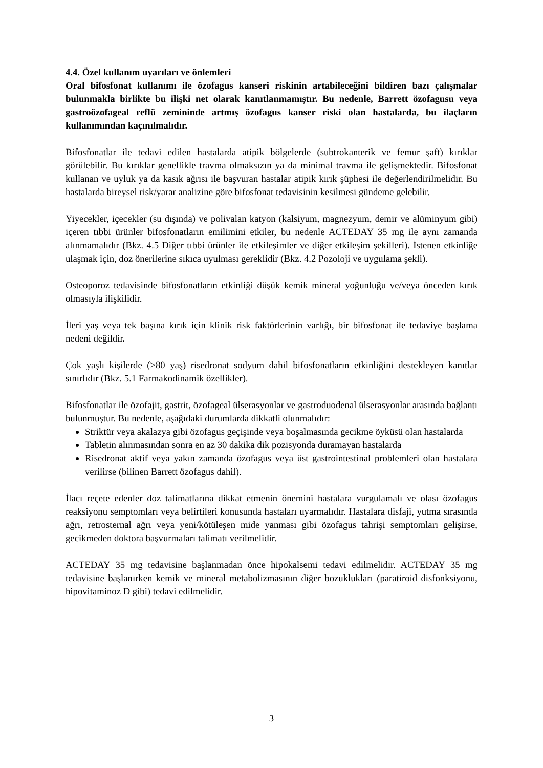4.4. Özel kullanım uyarıları ve önlemleri
Oral bifosfonat kullanımı ile özofagus kanseri riskinin artabileceğini bildiren bazı çalışmalar bulunmakla birlikte bu ilişki net olarak kanıtlanmamıştır. Bu nedenle, Barrett özofagusu veya gastroözofageal reflü zemininde artmış özofagus kanser riski olan hastalarda, bu ilaçların kullanımından kaçınılmalıdır.
Bifosfonatlar ile tedavi edilen hastalarda atipik bölgelerde (subtrokanterik ve femur şaft) kırıklar görülebilir. Bu kırıklar genellikle travma olmaksızın ya da minimal travma ile gelişmektedir. Bifosfonat kullanan ve uyluk ya da kasık ağrısı ile başvuran hastalar atipik kırık şüphesi ile değerlendirilmelidir. Bu hastalarda bireysel risk/yarar analizine göre bifosfonat tedavisinin kesilmesi gündeme gelebilir.
Yiyecekler, içecekler (su dışında) ve polivalan katyon (kalsiyum, magnezyum, demir ve alüminyum gibi) içeren tıbbi ürünler bifosfonatların emilimini etkiler, bu nedenle ACTEDAY 35 mg ile aynı zamanda alınmamalıdır (Bkz. 4.5 Diğer tıbbi ürünler ile etkileşimler ve diğer etkileşim şekilleri). İstenen etkinliğe ulaşmak için, doz önerilerine sıkıca uyulması gereklidir (Bkz. 4.2 Pozoloji ve uygulama şekli).
Osteoporoz tedavisinde bifosfonatların etkinliği düşük kemik mineral yoğunluğu ve/veya önceden kırık olmasıyla ilişkilidir.
İleri yaş veya tek başına kırık için klinik risk faktörlerinin varlığı, bir bifosfonat ile tedaviye başlama nedeni değildir.
Çok yaşlı kişilerde (>80 yaş) risedronat sodyum dahil bifosfonatların etkinliğini destekleyen kanıtlar sınırlıdır (Bkz. 5.1 Farmakodinamik özellikler).
Bifosfonatlar ile özofajit, gastrit, özofageal ülserasyonlar ve gastroduodenal ülserasyonlar arasında bağlantı bulunmuştur. Bu nedenle, aşağıdaki durumlarda dikkatli olunmalıdır:
Striktür veya akalazya gibi özofagus geçişinde veya boşalmasında gecikme öyküsü olan hastalarda
Tabletin alınmasından sonra en az 30 dakika dik pozisyonda duramayan hastalarda
Risedronat aktif veya yakın zamanda özofagus veya üst gastrointestinal problemleri olan hastalara verilirse (bilinen Barrett özofagus dahil).
İlacı reçete edenler doz talimatlarına dikkat etmenin önemini hastalara vurgulamalı ve olası özofagus reaksiyonu semptomları veya belirtileri konusunda hastaları uyarmalıdır. Hastalara disfaji, yutma sırasında ağrı, retrosternal ağrı veya yeni/kötüleşen mide yanması gibi özofagus tahrişi semptomları gelişirse, gecikmeden doktora başvurmaları talimatı verilmelidir.
ACTEDAY 35 mg tedavisine başlanmadan önce hipokalsemi tedavi edilmelidir. ACTEDAY 35 mg tedavisine başlanırken kemik ve mineral metabolizmasının diğer bozuklukları (paratiroid disfonksiyonu, hipovitaminoz D gibi) tedavi edilmelidir.
3